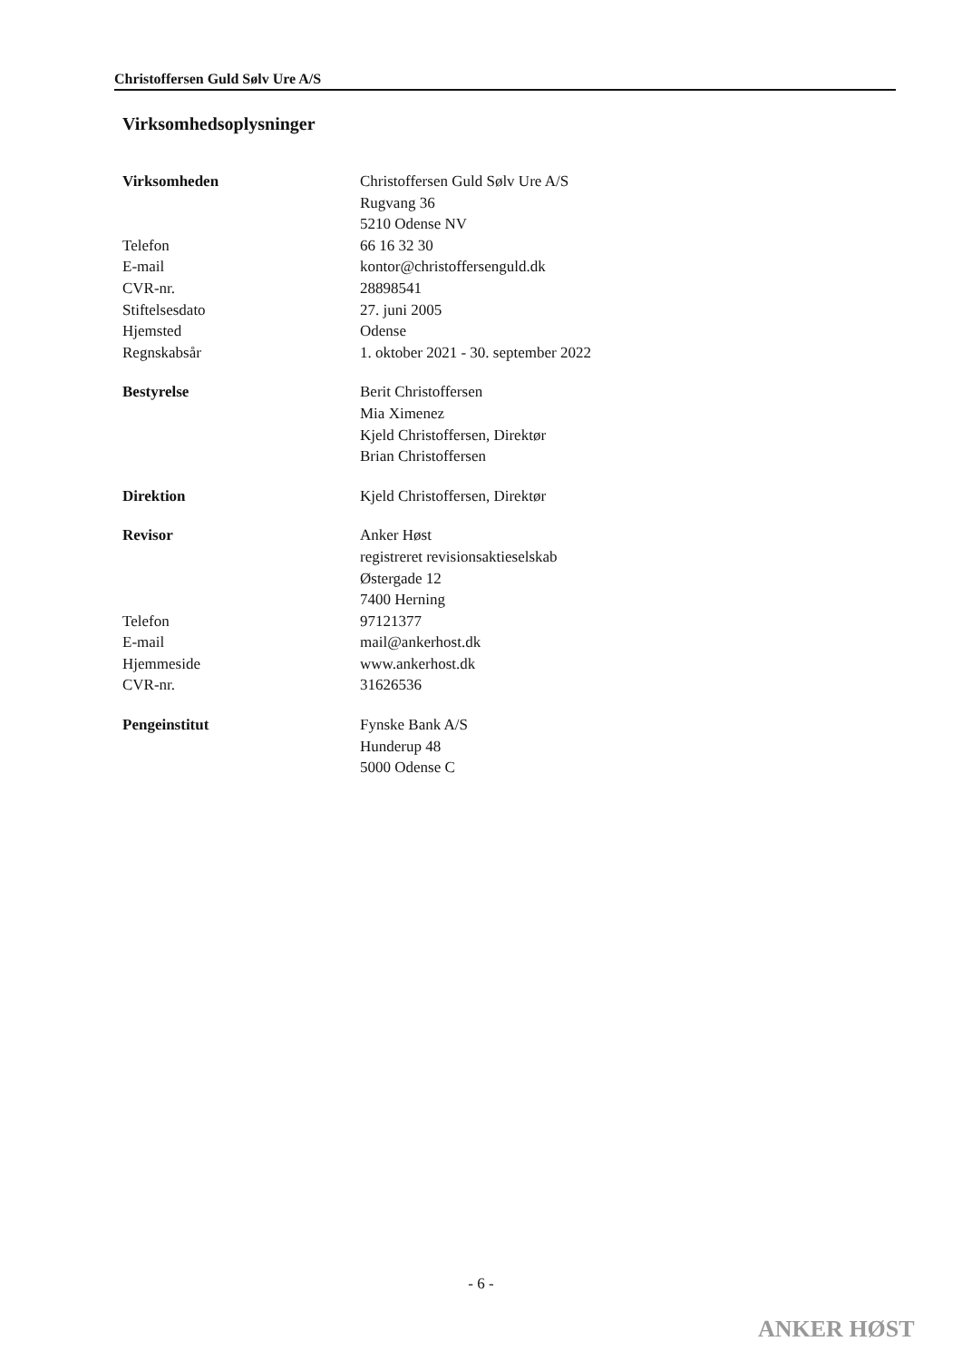Christoffersen Guld Sølv Ure A/S
Virksomhedsoplysninger
| Virksomheden | Christoffersen Guld Sølv Ure A/S Rugvang 36 5210 Odense NV |
| Telefon | 66 16 32 30 |
| E-mail | kontor@christoffersenguld.dk |
| CVR-nr. | 28898541 |
| Stiftelsesdato | 27. juni 2005 |
| Hjemsted | Odense |
| Regnskabsår | 1. oktober 2021 - 30. september 2022 |
| Bestyrelse | Berit Christoffersen Mia Ximenez Kjeld Christoffersen, Direktør Brian Christoffersen |
| Direktion | Kjeld Christoffersen, Direktør |
| Revisor | Anker Høst registreret revisionsaktieselskab Østergade 12 7400 Herning |
| Telefon | 97121377 |
| E-mail | mail@ankerhost.dk |
| Hjemmeside | www.ankerhost.dk |
| CVR-nr. | 31626536 |
| Pengeinstitut | Fynske Bank A/S Hunderup 48 5000 Odense C |
- 6 -
ANKER HØST